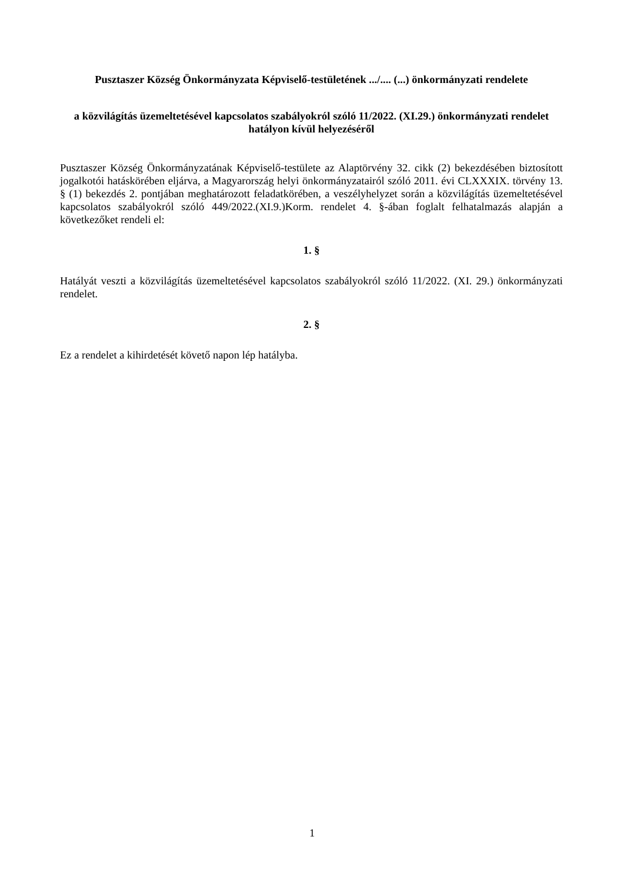Pusztaszer Község Önkormányzata Képviselő-testületének .../.... (...) önkormányzati rendelete
a közvilágítás üzemeltetésével kapcsolatos szabályokról szóló 11/2022. (XI.29.) önkormányzati rendelet hatályon kívül helyezéséről
Pusztaszer Község Önkormányzatának Képviselő-testülete az Alaptörvény 32. cikk (2) bekezdésében biztosított jogalkotói hatáskörében eljárva, a Magyarország helyi önkormányzatairól szóló 2011. évi CLXXXIX. törvény 13. § (1) bekezdés 2. pontjában meghatározott feladatkörében, a veszélyhelyzet során a közvilágítás üzemeltetésével kapcsolatos szabályokról szóló 449/2022.(XI.9.)Korm. rendelet 4. §-ában foglalt felhatalmazás alapján a következőket rendeli el:
1. §
Hatályát veszti a közvilágítás üzemeltetésével kapcsolatos szabályokról szóló 11/2022. (XI. 29.) önkormányzati rendelet.
2. §
Ez a rendelet a kihirdetését követő napon lép hatályba.
1